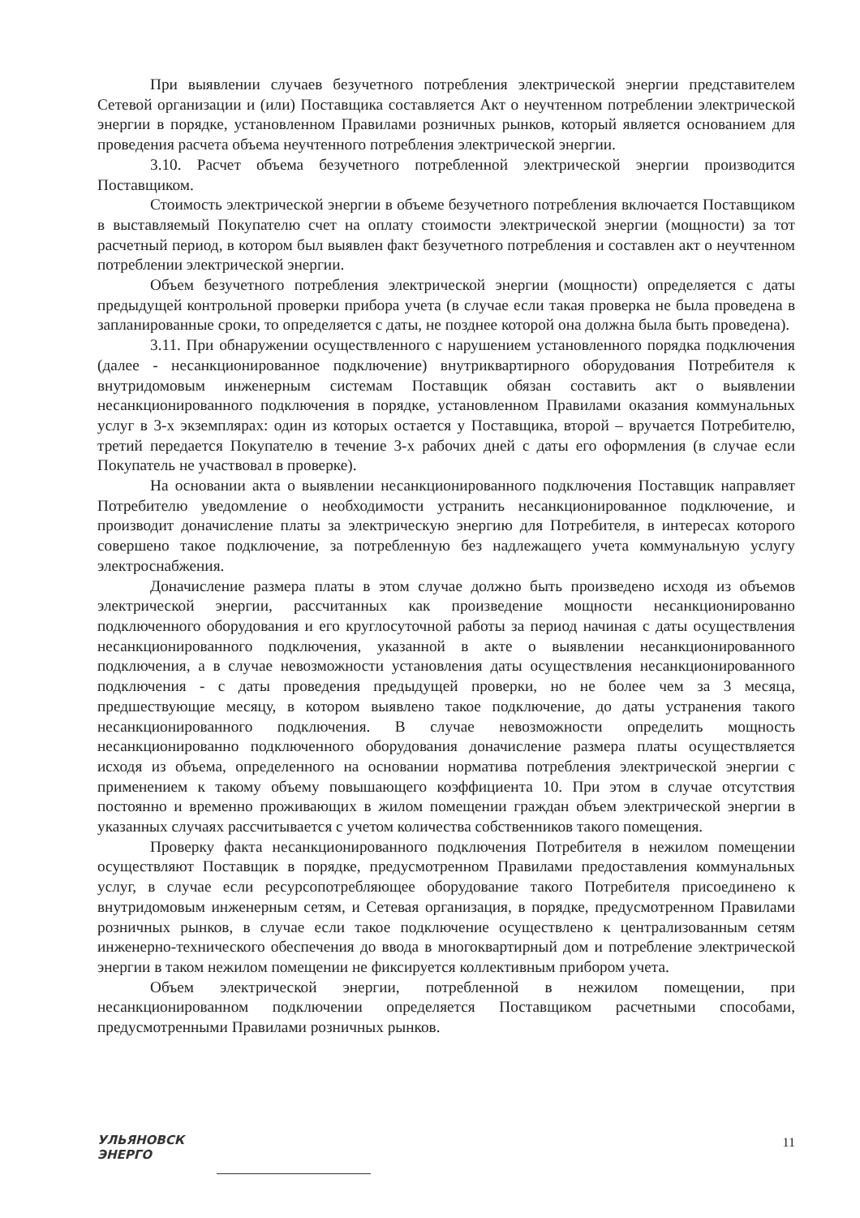При выявлении случаев безучетного потребления электрической энергии представителем Сетевой организации и (или) Поставщика составляется Акт о неучтенном потреблении электрической энергии в порядке, установленном Правилами розничных рынков, который является основанием для проведения расчета объема неучтенного потребления электрической энергии.
3.10. Расчет объема безучетного потребленной электрической энергии производится Поставщиком.
Стоимость электрической энергии в объеме безучетного потребления включается Поставщиком в выставляемый Покупателю счет на оплату стоимости электрической энергии (мощности) за тот расчетный период, в котором был выявлен факт безучетного потребления и составлен акт о неучтенном потреблении электрической энергии.
Объем безучетного потребления электрической энергии (мощности) определяется с даты предыдущей контрольной проверки прибора учета (в случае если такая проверка не была проведена в запланированные сроки, то определяется с даты, не позднее которой она должна была быть проведена).
3.11. При обнаружении осуществленного с нарушением установленного порядка подключения (далее - несанкционированное подключение) внутриквартирного оборудования Потребителя к внутридомовым инженерным системам Поставщик обязан составить акт о выявлении несанкционированного подключения в порядке, установленном Правилами оказания коммунальных услуг в 3-х экземплярах: один из которых остается у Поставщика, второй – вручается Потребителю, третий передается Покупателю в течение 3-х рабочих дней с даты его оформления (в случае если Покупатель не участвовал в проверке).
На основании акта о выявлении несанкционированного подключения Поставщик направляет Потребителю уведомление о необходимости устранить несанкционированное подключение, и производит доначисление платы за электрическую энергию для Потребителя, в интересах которого совершено такое подключение, за потребленную без надлежащего учета коммунальную услугу электроснабжения.
Доначисление размера платы в этом случае должно быть произведено исходя из объемов электрической энергии, рассчитанных как произведение мощности несанкционированно подключенного оборудования и его круглосуточной работы за период начиная с даты осуществления несанкционированного подключения, указанной в акте о выявлении несанкционированного подключения, а в случае невозможности установления даты осуществления несанкционированного подключения - с даты проведения предыдущей проверки, но не более чем за 3 месяца, предшествующие месяцу, в котором выявлено такое подключение, до даты устранения такого несанкционированного подключения. В случае невозможности определить мощность несанкционированно подключенного оборудования доначисление размера платы осуществляется исходя из объема, определенного на основании норматива потребления электрической энергии с применением к такому объему повышающего коэффициента 10. При этом в случае отсутствия постоянно и временно проживающих в жилом помещении граждан объем электрической энергии в указанных случаях рассчитывается с учетом количества собственников такого помещения.
Проверку факта несанкционированного подключения Потребителя в нежилом помещении осуществляют Поставщик в порядке, предусмотренном Правилами предоставления коммунальных услуг, в случае если ресурсопотребляющее оборудование такого Потребителя присоединено к внутридомовым инженерным сетям, и Сетевая организация, в порядке, предусмотренном Правилами розничных рынков, в случае если такое подключение осуществлено к централизованным сетям инженерно-технического обеспечения до ввода в многоквартирный дом и потребление электрической энергии в таком нежилом помещении не фиксируется коллективным прибором учета.
Объем электрической энергии, потребленной в нежилом помещении, при несанкционированном подключении определяется Поставщиком расчетными способами, предусмотренными Правилами розничных рынков.
УЛЬЯНОВСК
ЭНЕРГО
11